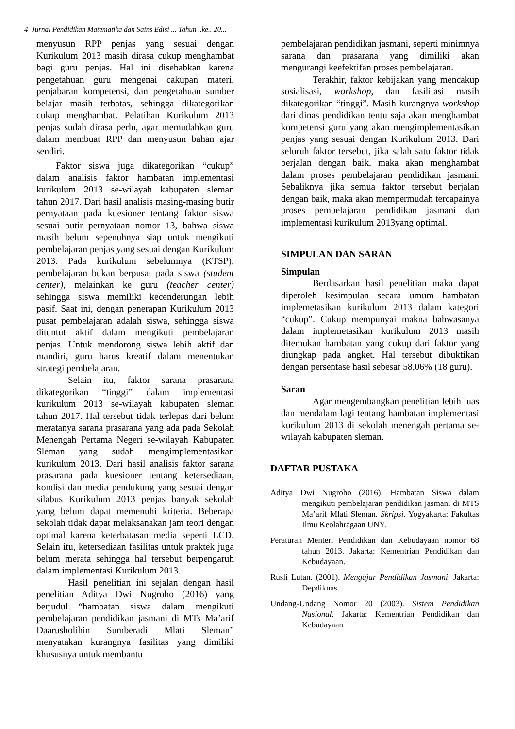4 Jurnal Pendidikan Matematika dan Sains Edisi ... Tahun ..ke.. 20...
menyusun RPP penjas yang sesuai dengan Kurikulum 2013 masih dirasa cukup menghambat bagi guru penjas. Hal ini disebabkan karena pengetahuan guru mengenai cakupan materi, penjabaran kompetensi, dan pengetahuan sumber belajar masih terbatas, sehingga dikategorikan cukup menghambat. Pelatihan Kurikulum 2013 penjas sudah dirasa perlu, agar memudahkan guru dalam membuat RPP dan menyusun bahan ajar sendiri.
Faktor siswa juga dikategorikan “cukup” dalam analisis faktor hambatan implementasi kurikulum 2013 se-wilayah kabupaten sleman tahun 2017. Dari hasil analisis masing-masing butir pernyataan pada kuesioner tentang faktor siswa sesuai butir pernyataan nomor 13, bahwa siswa masih belum sepenuhnya siap untuk mengikuti pembelajaran penjas yang sesuai dengan Kurikulum 2013. Pada kurikulum sebelumnya (KTSP), pembelajaran bukan berpusat pada siswa (student center), melainkan ke guru (teacher center) sehingga siswa memiliki kecenderungan lebih pasif. Saat ini, dengan penerapan Kurikulum 2013 pusat pembelajaran adalah siswa, sehingga siswa dituntut aktif dalam mengikuti pembelajaran penjas. Untuk mendorong siswa lebih aktif dan mandiri, guru harus kreatif dalam menentukan strategi pembelajaran.
Selain itu, faktor sarana prasarana dikategorikan “tinggi” dalam implementasi kurikulum 2013 se-wilayah kabupaten sleman tahun 2017. Hal tersebut tidak terlepas dari belum meratanya sarana prasarana yang ada pada Sekolah Menengah Pertama Negeri se-wilayah Kabupaten Sleman yang sudah mengimplementasikan kurikulum 2013. Dari hasil analisis faktor sarana prasarana pada kuesioner tentang ketersediaan, kondisi dan media pendukung yang sesuai dengan silabus Kurikulum 2013 penjas banyak sekolah yang belum dapat memenuhi kriteria. Beberapa sekolah tidak dapat melaksanakan jam teori dengan optimal karena keterbatasan media seperti LCD. Selain itu, ketersediaan fasilitas untuk praktek juga belum merata sehingga hal tersebut berpengaruh dalam implementasi Kurikulum 2013.
Hasil penelitian ini sejalan dengan hasil penelitian Aditya Dwi Nugroho (2016) yang berjudul “hambatan siswa dalam mengikuti pembelajaran pendidikan jasmani di MTs Ma’arif Daarusholihin Sumberadi Mlati Sleman” menyatakan kurangnya fasilitas yang dimiliki khususnya untuk membantu
pembelajaran pendidikan jasmani, seperti minimnya sarana dan prasarana yang dimiliki akan mengurangi keefektifan proses pembelajaran.
Terakhir, faktor kebijakan yang mencakup sosialisasi, workshop, dan fasilitasi masih dikategorikan “tinggi”. Masih kurangnya workshop dari dinas pendidikan tentu saja akan menghambat kompetensi guru yang akan mengimplementasikan penjas yang sesuai dengan Kurikulum 2013. Dari seluruh faktor tersebut, jika salah satu faktor tidak berjalan dengan baik, maka akan menghambat dalam proses pembelajaran pendidikan jasmani. Sebaliknya jika semua faktor tersebut berjalan dengan baik, maka akan mempermudah tercapainya proses pembelajaran pendidikan jasmani dan implementasi kurikulum 2013yang optimal.
SIMPULAN DAN SARAN
Simpulan
Berdasarkan hasil penelitian maka dapat diperoleh kesimpulan secara umum hambatan implemetasikan kurikulum 2013 dalam kategori “cukup”. Cukup mempunyai makna bahwasanya dalam implemetasikan kurikulum 2013 masih ditemukan hambatan yang cukup dari faktor yang diungkap pada angket. Hal tersebut dibuktikan dengan persentase hasil sebesar 58,06% (18 guru).
Saran
Agar mengembangkan penelitian lebih luas dan mendalam lagi tentang hambatan implementasi kurikulum 2013 di sekolah menengah pertama se-wilayah kabupaten sleman.
DAFTAR PUSTAKA
Aditya Dwi Nugroho (2016). Hambatan Siswa dalam mengikuti pembelajaran pendidikan jasmani di MTS Ma’arif Mlati Sleman. Skripsi. Yogyakarta: Fakultas Ilmu Keolahragaan UNY.
Peraturan Menteri Pendidikan dan Kebudayaan nomor 68 tahun 2013. Jakarta: Kementrian Pendidikan dan Kebudayaan.
Rusli Lutan. (2001). Mengajar Pendidikan Jasmani. Jakarta: Depdiknas.
Undang-Undang Nomor 20 (2003). Sistem Pendidikan Nasional. Jakarta: Kementrian Pendidikan dan Kebudayaan